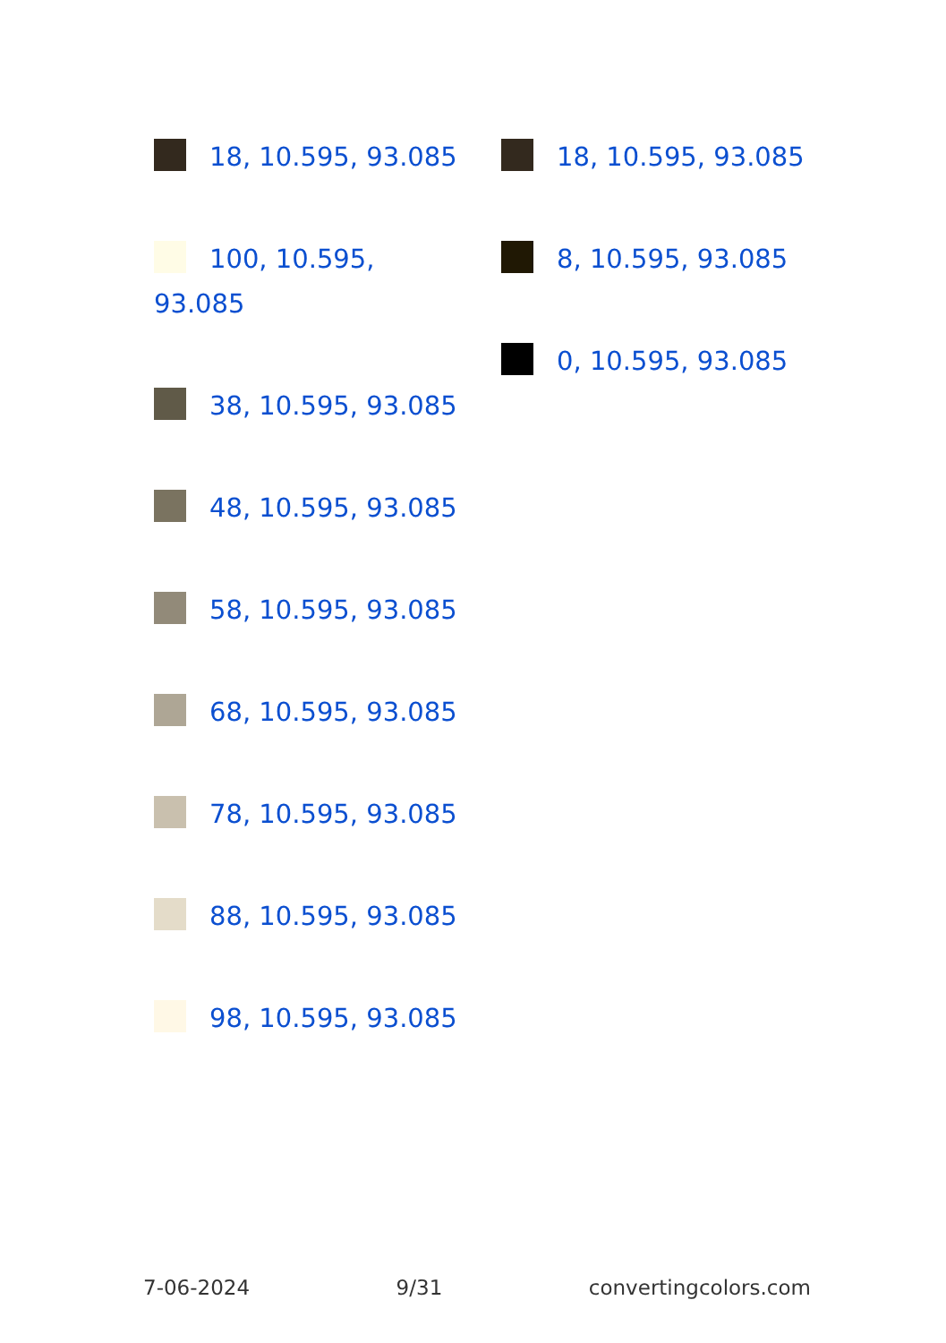18, 10.595, 93.085
100, 10.595, 93.085
38, 10.595, 93.085
48, 10.595, 93.085
58, 10.595, 93.085
68, 10.595, 93.085
78, 10.595, 93.085
88, 10.595, 93.085
98, 10.595, 93.085
18, 10.595, 93.085
8, 10.595, 93.085
0, 10.595, 93.085
7-06-2024 9/31 convertingcolors.com